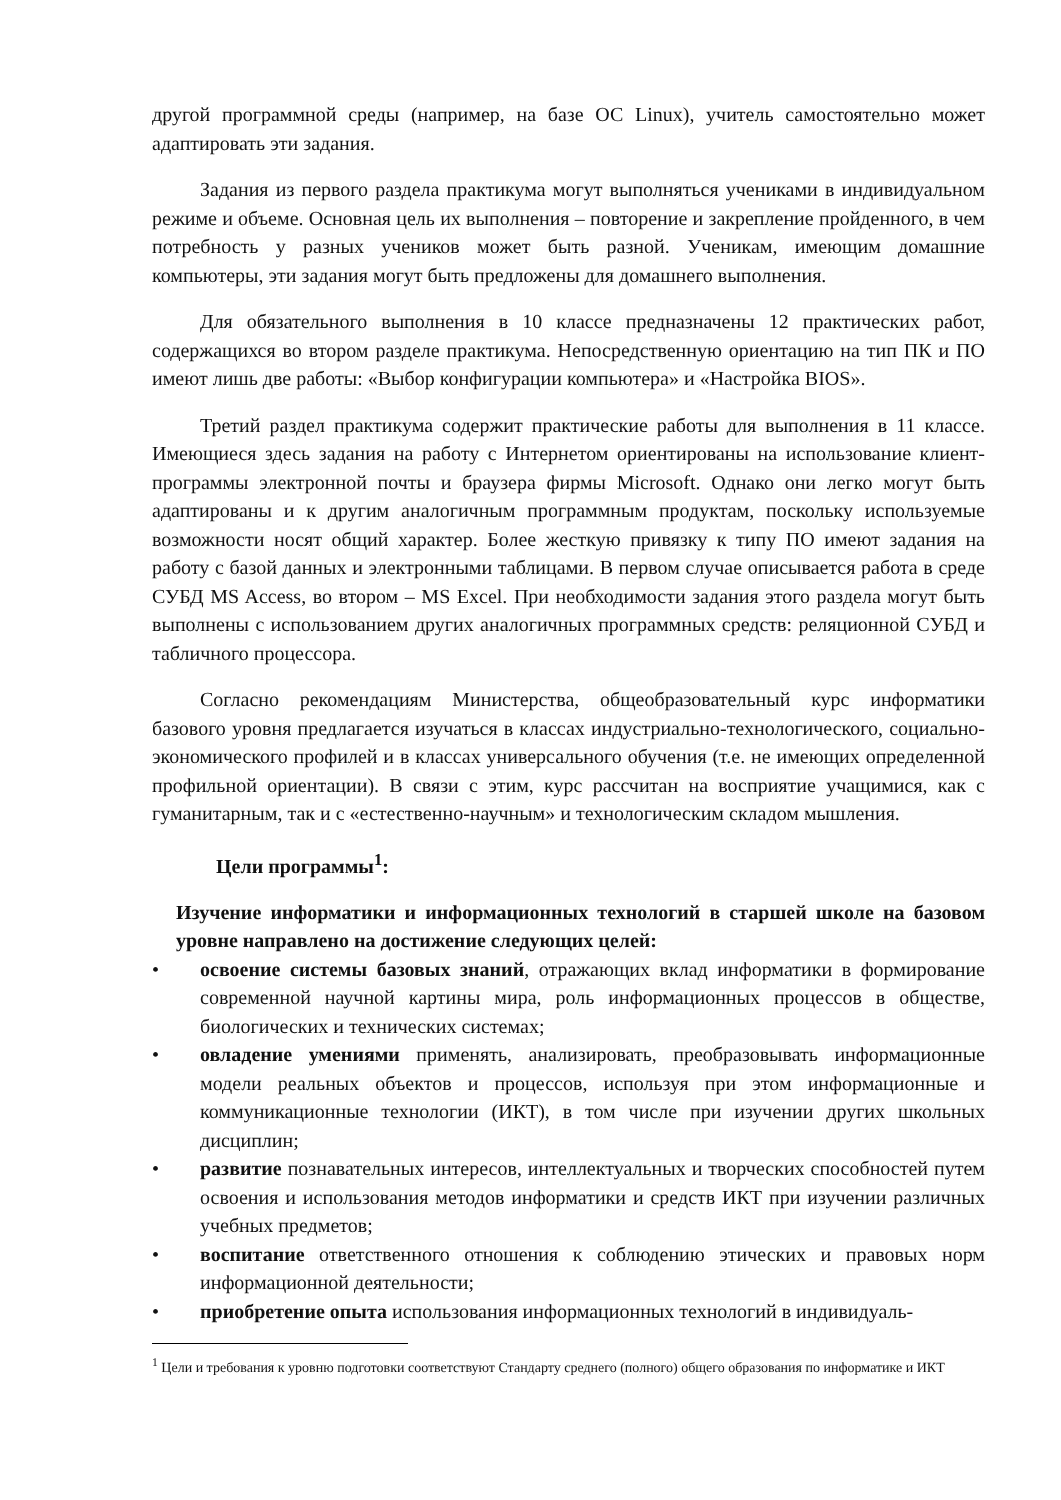другой программной среды (например, на базе ОС Linux), учитель самостоятельно может адаптировать эти задания.
Задания из первого раздела практикума могут выполняться учениками в индивидуальном режиме и объеме. Основная цель их выполнения – повторение и закрепление пройденного, в чем потребность у разных учеников может быть разной. Ученикам, имеющим домашние компьютеры, эти задания могут быть предложены для домашнего выполнения.
Для обязательного выполнения в 10 классе предназначены 12 практических работ, содержащихся во втором разделе практикума. Непосредственную ориентацию на тип ПК и ПО имеют лишь две работы: «Выбор конфигурации компьютера» и «Настройка BIOS».
Третий раздел практикума содержит практические работы для выполнения в 11 классе. Имеющиеся здесь задания на работу с Интернетом ориентированы на использование клиент-программы электронной почты и браузера фирмы Microsoft. Однако они легко могут быть адаптированы и к другим аналогичным программным продуктам, поскольку используемые возможности носят общий характер. Более жесткую привязку к типу ПО имеют задания на работу с базой данных и электронными таблицами. В первом случае описывается работа в среде СУБД MS Access, во втором – MS Excel. При необходимости задания этого раздела могут быть выполнены с использованием других аналогичных программных средств: реляционной СУБД и табличного процессора.
Согласно рекомендациям Министерства, общеобразовательный курс информатики базового уровня предлагается изучаться в классах индустриально-технологического, социально-экономического профилей и в классах универсального обучения (т.е. не имеющих определенной профильной ориентации). В связи с этим, курс рассчитан на восприятие учащимися, как с гуманитарным, так и с «естественно-научным» и технологическим складом мышления.
Цели программы<sup>1</sup>:
Изучение информатики и информационных технологий в старшей школе на базовом уровне направлено на достижение следующих целей:
• освоение системы базовых знаний, отражающих вклад информатики в формирование современной научной картины мира, роль информационных процессов в обществе, биологических и технических системах;
• овладение умениями применять, анализировать, преобразовывать информационные модели реальных объектов и процессов, используя при этом информационные и коммуникационные технологии (ИКТ), в том числе при изучении других школьных дисциплин;
• развитие познавательных интересов, интеллектуальных и творческих способностей путем освоения и использования методов информатики и средств ИКТ при изучении различных учебных предметов;
• воспитание ответственного отношения к соблюдению этических и правовых норм информационной деятельности;
• приобретение опыта использования информационных технологий в индивидуаль-
<sup>1</sup> Цели и требования к уровню подготовки соответствуют Стандарту среднего (полного) общего образования по информатике и ИКТ